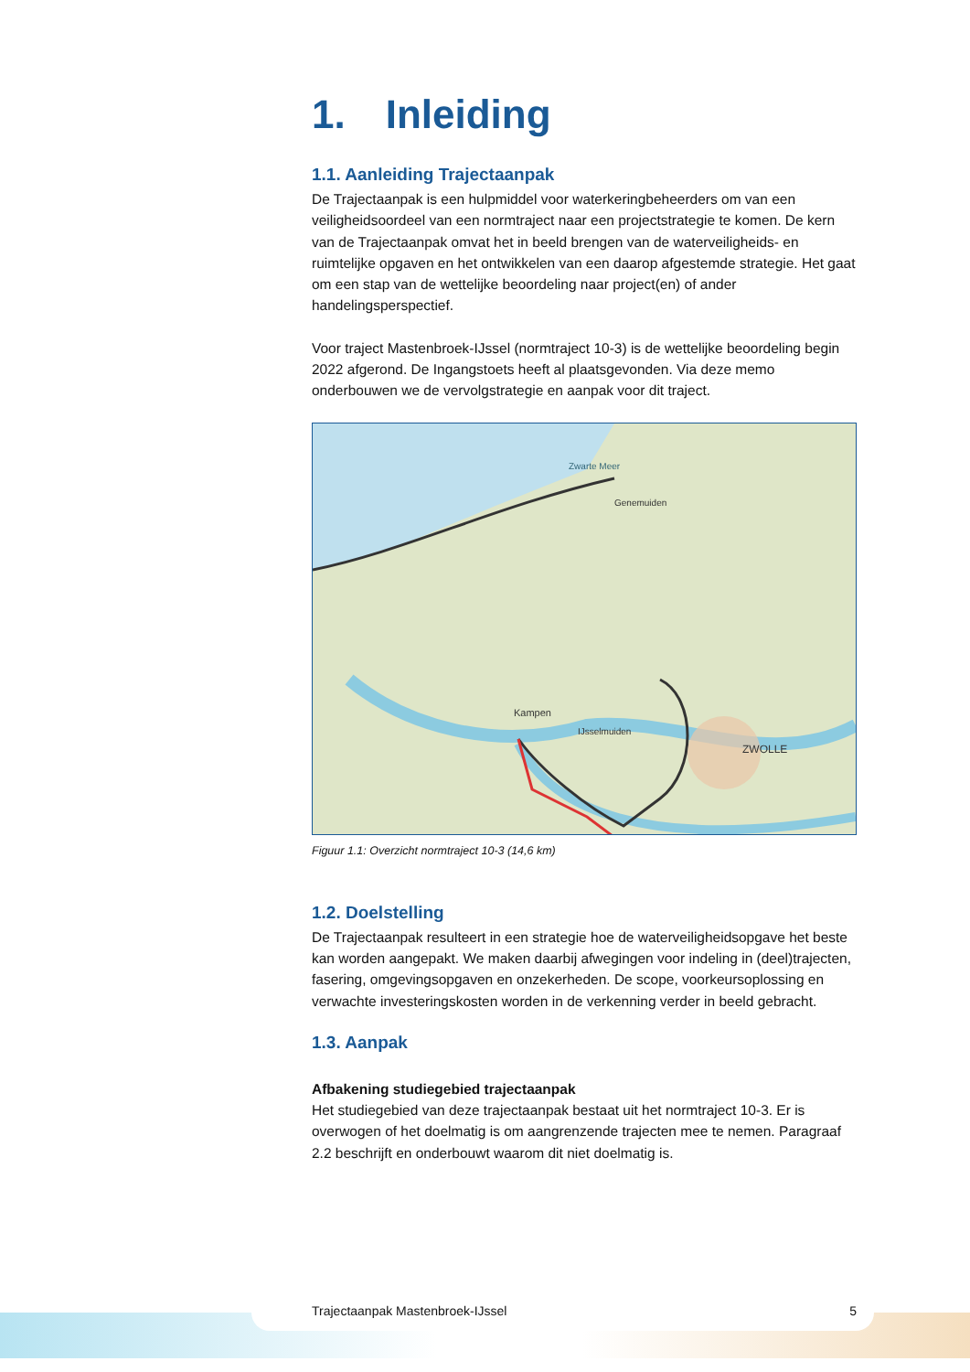1. Inleiding
1.1. Aanleiding Trajectaanpak
De Trajectaanpak is een hulpmiddel voor waterkeringbeheerders om van een veiligheidsoordeel van een normtraject naar een projectstrategie te komen. De kern van de Trajectaanpak omvat het in beeld brengen van de waterveiligheids- en ruimtelijke opgaven en het ontwikkelen van een daarop afgestemde strategie. Het gaat om een stap van de wettelijke beoordeling naar project(en) of ander handelingsperspectief.
Voor traject Mastenbroek-IJssel (normtraject 10-3) is de wettelijke beoordeling begin 2022 afgerond. De Ingangstoets heeft al plaatsgevonden. Via deze memo onderbouwen we de vervolgstrategie en aanpak voor dit traject.
ZWOLLE
Kampen
IJsselmuiden
Genemuiden
Zwarte Meer
Figuur 1.1: Overzicht normtraject 10-3 (14,6 km)
1.2. Doelstelling
De Trajectaanpak resulteert in een strategie hoe de waterveiligheidsopgave het beste kan worden aangepakt. We maken daarbij afwegingen voor indeling in (deel)trajecten, fasering, omgevingsopgaven en onzekerheden. De scope, voorkeursoplossing en verwachte investeringskosten worden in de verkenning verder in beeld gebracht.
1.3. Aanpak
Afbakening studiegebied trajectaanpak
Het studiegebied van deze trajectaanpak bestaat uit het normtraject 10-3. Er is overwogen of het doelmatig is om aangrenzende trajecten mee te nemen. Paragraaf 2.2 beschrijft en onderbouwt waarom dit niet doelmatig is.
Trajectaanpak Mastenbroek-IJssel 5